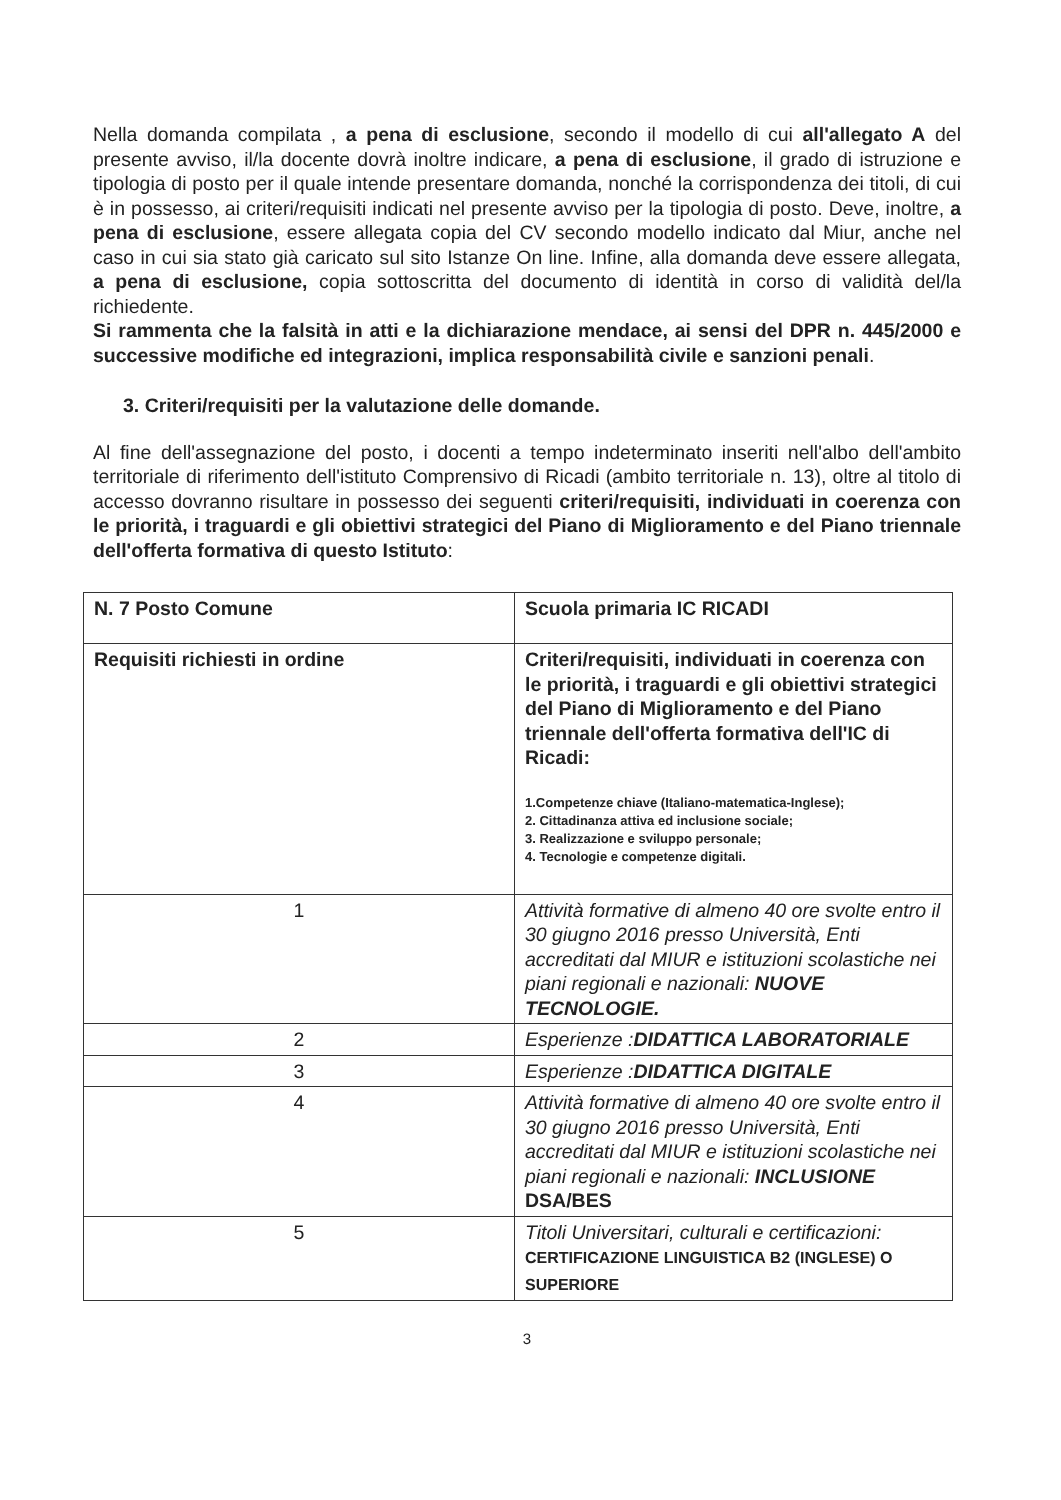Nella domanda compilata , a pena di esclusione, secondo il modello di cui all'allegato A del presente avviso, il/la docente dovrà inoltre indicare, a pena di esclusione, il grado di istruzione e tipologia di posto per il quale intende presentare domanda, nonché la corrispondenza dei titoli, di cui è in possesso, ai criteri/requisiti indicati nel presente avviso per la tipologia di posto. Deve, inoltre, a pena di esclusione, essere allegata copia del CV secondo modello indicato dal Miur, anche nel caso in cui sia stato già caricato sul sito Istanze On line. Infine, alla domanda deve essere allegata, a pena di esclusione, copia sottoscritta del documento di identità in corso di validità del/la richiedente.
Si rammenta che la falsità in atti e la dichiarazione mendace, ai sensi del DPR n. 445/2000 e successive modifiche ed integrazioni, implica responsabilità civile e sanzioni penali.
3. Criteri/requisiti per la valutazione delle domande.
Al fine dell'assegnazione del posto, i docenti a tempo indeterminato inseriti nell'albo dell'ambito territoriale di riferimento dell'istituto Comprensivo di Ricadi (ambito territoriale n. 13), oltre al titolo di accesso dovranno risultare in possesso dei seguenti criteri/requisiti, individuati in coerenza con le priorità, i traguardi e gli obiettivi strategici del Piano di Miglioramento e del Piano triennale dell'offerta formativa di questo Istituto:
| N. 7 Posto Comune | Scuola primaria IC RICADI |
| Requisiti richiesti in ordine | Criteri/requisiti, individuati in coerenza con le priorità, i traguardi e gli obiettivi strategici del Piano di Miglioramento e del Piano triennale dell'offerta formativa dell'IC di Ricadi: 1.Competenze chiave (Italiano-matematica-Inglese); 2. Cittadinanza attiva ed inclusione sociale; 3. Realizzazione e sviluppo personale; 4. Tecnologie e competenze digitali. |
| 1 | Attività formative di almeno 40 ore svolte entro il 30 giugno 2016 presso Università, Enti accreditati dal MIUR e istituzioni scolastiche nei piani regionali e nazionali: NUOVE TECNOLOGIE. |
| 2 | Esperienze : DIDATTICA LABORATORIALE |
| 3 | Esperienze : DIDATTICA DIGITALE |
| 4 | Attività formative di almeno 40 ore svolte entro il 30 giugno 2016 presso Università, Enti accreditati dal MIUR e istituzioni scolastiche nei piani regionali e nazionali: INCLUSIONE DSA/BES |
| 5 | Titoli Universitari, culturali e certificazioni: CERTIFICAZIONE LINGUISTICA B2 (INGLESE) O SUPERIORE |
3